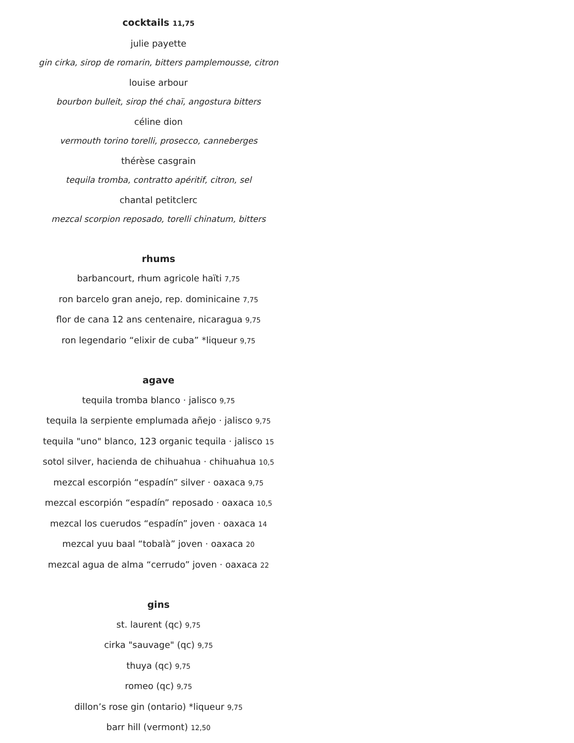cocktails 11,75
julie payette
gin cirka, sirop de romarin, bitters pamplemousse, citron
louise arbour
bourbon bulleit, sirop thé chaï, angostura bitters
céline dion
vermouth torino torelli, prosecco, canneberges
thérèse casgrain
tequila tromba, contratto apéritif, citron, sel
chantal petitclerc
mezcal scorpion reposado, torelli chinatum, bitters
rhums
barbancourt, rhum agricole haïti 7,75
ron barcelo gran anejo, rep. dominicaine 7,75
flor de cana 12 ans centenaire, nicaragua 9,75
ron legendario “elixir de cuba” *liqueur 9,75
agave
tequila tromba blanco · jalisco 9,75
tequila la serpiente emplumada añejo · jalisco 9,75
tequila "uno" blanco, 123 organic tequila · jalisco 15
sotol silver, hacienda de chihuahua · chihuahua 10,5
mezcal escorpión “espadín” silver · oaxaca 9,75
mezcal escorpión “espadín” reposado · oaxaca 10,5
mezcal los cuerudos “espadín” joven · oaxaca 14
mezcal yuu baal “tobalà” joven · oaxaca 20
mezcal agua de alma “cerrudo” joven · oaxaca 22
gins
st. laurent (qc) 9,75
cirka "sauvage" (qc) 9,75
thuya (qc) 9,75
romeo (qc) 9,75
dillon’s rose gin (ontario) *liqueur 9,75
barr hill (vermont) 12,50